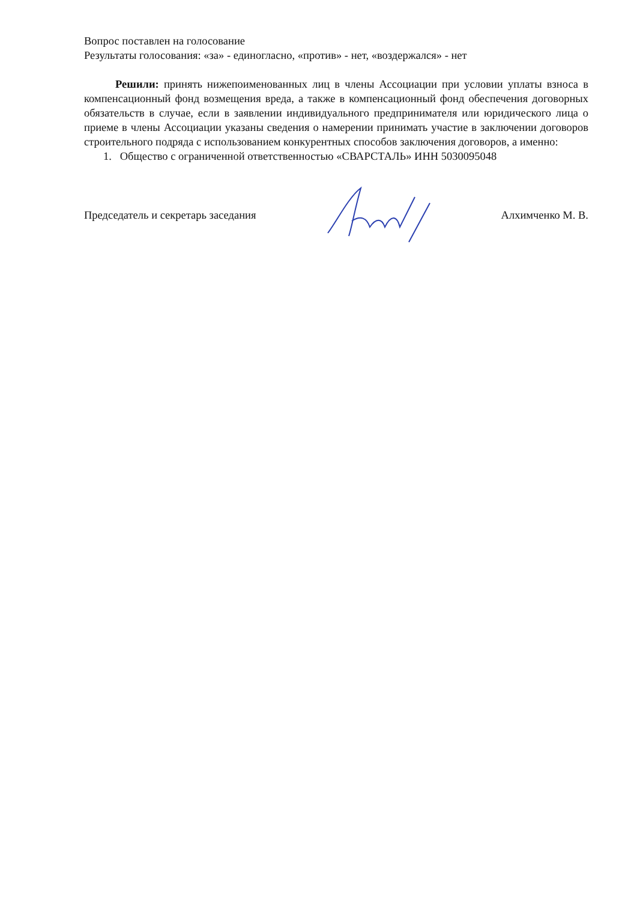Вопрос поставлен на голосование
Результаты голосования: «за» - единогласно, «против» - нет, «воздержался» - нет
Решили: принять нижепоименованных лиц в члены Ассоциации при условии уплаты взноса в компенсационный фонд возмещения вреда, а также в компенсационный фонд обеспечения договорных обязательств в случае, если в заявлении индивидуального предпринимателя или юридического лица о приеме в члены Ассоциации указаны сведения о намерении принимать участие в заключении договоров строительного подряда с использованием конкурентных способов заключения договоров, а именно:
1. Общество с ограниченной ответственностью «СВАРСТАЛЬ» ИНН 5030095048
Председатель и секретарь заседания Алхимченко М. В.